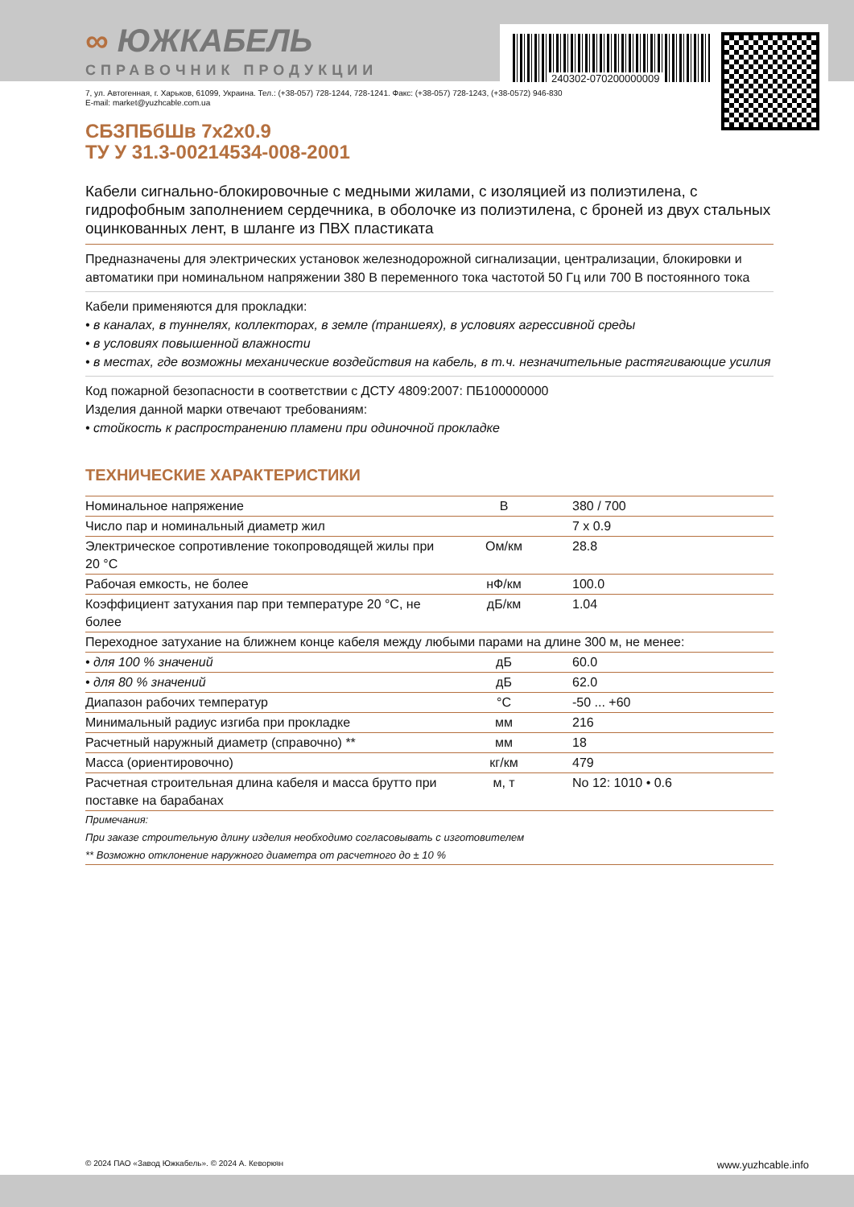240302-070200000009
∞ ЮЖКАБЕЛЬ
СПРАВОЧНИК ПРОДУКЦИИ
7, ул. Автогенная, г. Харьков, 61099, Украина. Тел.: (+38-057) 728-1244, 728-1241. Факс: (+38-057) 728-1243, (+38-0572) 946-830
E-mail: market@yuzhcable.com.ua
СБЗПБбШв 7x2x0.9
ТУ У 31.3-00214534-008-2001
Кабели сигнально-блокировочные с медными жилами, с изоляцией из полиэтилена, с гидрофобным заполнением сердечника, в оболочке из полиэтилена, с броней из двух стальных оцинкованных лент, в шланге из ПВХ пластиката
Предназначены для электрических установок железнодорожной сигнализации, централизации, блокировки и автоматики при номинальном напряжении 380 В переменного тока частотой 50 Гц или 700 В постоянного тока
Кабели применяются для прокладки:
• в каналах, в туннелях, коллекторах, в земле (траншеях), в условиях агрессивной среды
• в условиях повышенной влажности
• в местах, где возможны механические воздействия на кабель, в т.ч. незначительные растягивающие усилия
Код пожарной безопасности в соответствии с ДСТУ 4809:2007: ПБ100000000
Изделия данной марки отвечают требованиям:
• стойкость к распространению пламени при одиночной прокладке
ТЕХНИЧЕСКИЕ ХАРАКТЕРИСТИКИ
| Номинальное напряжение | В | 380 / 700 |
| Число пар и номинальный диаметр жил | | 7 x 0.9 |
| Электрическое сопротивление токопроводящей жилы при 20 °C | Ом/км | 28.8 |
| Рабочая емкость, не более | нФ/км | 100.0 |
| Коэффициент затухания пар при температуре 20 °C, не более | дБ/км | 1.04 |
| Переходное затухание на ближнем конце кабеля между любыми парами на длине 300 м, не менее: | | |
| • для 100 % значений | дБ | 60.0 |
| • для 80 % значений | дБ | 62.0 |
| Диапазон рабочих температур | °C | -50 ... +60 |
| Минимальный радиус изгиба при прокладке | мм | 216 |
| Расчетный наружный диаметр (справочно) ** | мм | 18 |
| Масса (ориентировочно) | кг/км | 479 |
| Расчетная строительная длина кабеля и масса брутто при поставке на барабанах | м, т | No 12: 1010 • 0.6 |
Примечания:
При заказе строительную длину изделия необходимо согласовывать с изготовителем
** Возможно отклонение наружного диаметра от расчетного до ± 10 %
© 2024 ПАО «Завод Южкабель». © 2024 А. Кеворкян www.yuzhcable.info